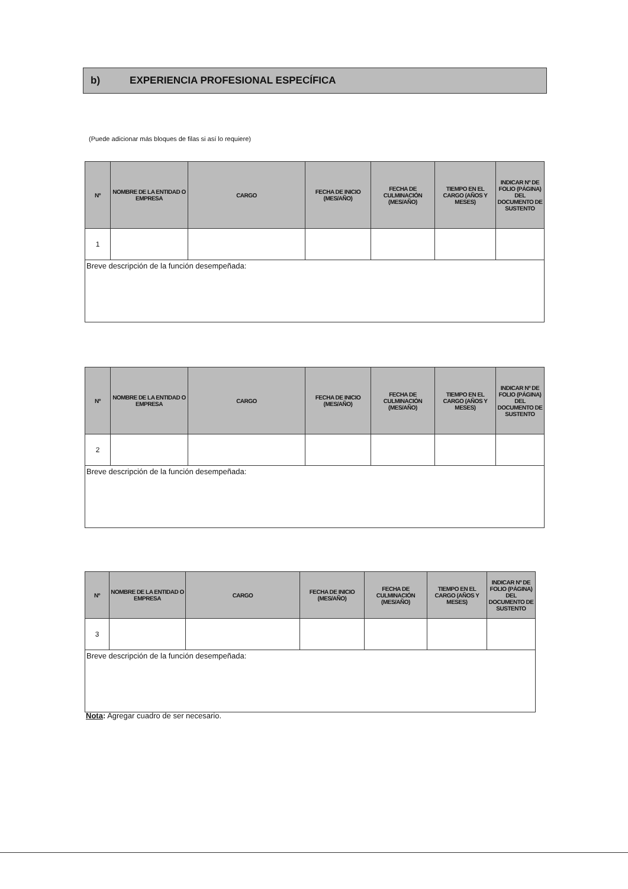b) EXPERIENCIA PROFESIONAL ESPECÍFICA
(Puede adicionar más bloques de filas si así lo requiere)
| Nº | NOMBRE DE LA ENTIDAD O EMPRESA | CARGO | FECHA DE INICIO (MES/AÑO) | FECHA DE CULMINACIÓN (MES/AÑO) | TIEMPO EN EL CARGO (AÑOS Y MESES) | INDICAR Nº DE FOLIO (PÁGINA) DEL DOCUMENTO DE SUSTENTO |
| --- | --- | --- | --- | --- | --- | --- |
| 1 | | | | | | |
| Breve descripción de la función desempeñada: | | | | | | |
| Nº | NOMBRE DE LA ENTIDAD O EMPRESA | CARGO | FECHA DE INICIO (MES/AÑO) | FECHA DE CULMINACIÓN (MES/AÑO) | TIEMPO EN EL CARGO (AÑOS Y MESES) | INDICAR Nº DE FOLIO (PÁGINA) DEL DOCUMENTO DE SUSTENTO |
| --- | --- | --- | --- | --- | --- | --- |
| 2 | | | | | | |
| Breve descripción de la función desempeñada: | | | | | | |
| Nº | NOMBRE DE LA ENTIDAD O EMPRESA | CARGO | FECHA DE INICIO (MES/AÑO) | FECHA DE CULMINACIÓN (MES/AÑO) | TIEMPO EN EL CARGO (AÑOS Y MESES) | INDICAR Nº DE FOLIO (PÁGINA) DEL DOCUMENTO DE SUSTENTO |
| --- | --- | --- | --- | --- | --- | --- |
| 3 | | | | | | |
| Breve descripción de la función desempeñada: | | | | | | |
Nota: Agregar cuadro de ser necesario.